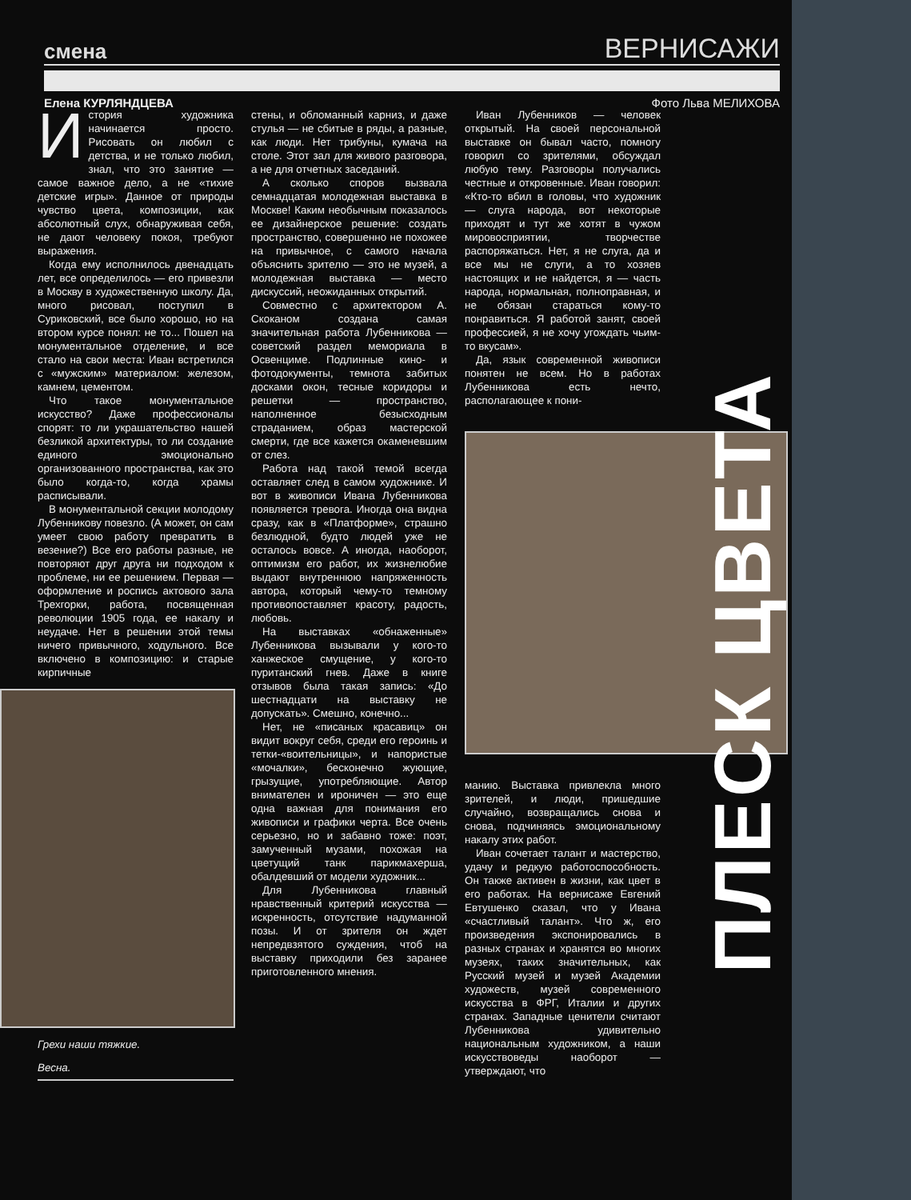смена ВЕРНИСАЖИ
Елена КУРЛЯНДЦЕВА Фото Льва МЕЛИХОВА
История художника начинается просто. Рисовать он любил с детства, и не только любил, знал, что это занятие — самое важное дело, а не «тихие детские игры». Данное от природы чувство цвета, композиции, как абсолютный слух, обнаруживая себя, не дают человеку покоя, требуют выражения.
Когда ему исполнилось двенадцать лет, все определилось — его привезли в Москву в художественную школу. Да, много рисовал, поступил в Суриковский, все было хорошо, но на втором курсе понял: не то... Пошел на монументальное отделение, и все стало на свои места: Иван встретился с «мужским» материалом: железом, камнем, цементом.
Что такое монументальное искусство? Даже профессионалы спорят: то ли украшательство нашей безликой архитектуры, то ли создание единого эмоционально организованного пространства, как это было когда-то, когда храмы расписывали.
В монументальной секции молодому Лубенникову повезло. (А может, он сам умеет свою работу превратить в везение?) Все его работы разные, не повторяют друг друга ни подходом к проблеме, ни ее решением. Первая — оформление и роспись актового зала Трехгорки, работа, посвященная революции 1905 года, ее накалу и неудаче. Нет в решении этой темы ничего привычного, ходульного. Все включено в композицию: и старые кирпичные
Грехи наши тяжкие.
Весна.
стены, и обломанный карниз, и даже стулья — не сбитые в ряды, а разные, как люди. Нет трибуны, кумача на столе. Этот зал для живого разговора, а не для отчетных заседаний.
А сколько споров вызвала семнадцатая молодежная выставка в Москве! Каким необычным показалось ее дизайнерское решение: создать пространство, совершенно не похожее на привычное, с самого начала объяснить зрителю — это не музей, а молодежная выставка — место дискуссий, неожиданных открытий.
Совместно с архитектором А. Скоканом создана самая значительная работа Лубенникова — советский раздел мемориала в Освенциме. Подлинные кино- и фотодокументы, темнота забитых досками окон, тесные коридоры и решетки — пространство, наполненное безысходным страданием, образ мастерской смерти, где все кажется окаменевшим от слез.
Работа над такой темой всегда оставляет след в самом художнике. И вот в живописи Ивана Лубенникова появляется тревога. Иногда она видна сразу, как в «Платформе», страшно безлюдной, будто людей уже не осталось вовсе. А иногда, наоборот, оптимизм его работ, их жизнелюбие выдают внутреннюю напряженность автора, который чему-то темному противопоставляет красоту, радость, любовь.
На выставках «обнаженные» Лубенникова вызывали у кого-то ханжеское смущение, у кого-то пуританский гнев. Даже в книге отзывов была такая запись: «До шестнадцати на выставку не допускать». Смешно, конечно...
Нет, не «писаных красавиц» он видит вокруг себя, среди его героинь и тетки-«воительницы», и напористые «мочалки», бесконечно жующие, грызущие, употребляющие. Автор внимателен и ироничен — это еще одна важная для понимания его живописи и графики черта. Все очень серьезно, но и забавно тоже: поэт, замученный музами, похожая на цветущий танк парикмахерша, обалдевший от модели художник...
Для Лубенникова главный нравственный критерий искусства — искренность, отсутствие надуманной позы. И от зрителя он ждет непредвзятого суждения, чтоб на выставку приходили без заранее приготовленного мнения.
Иван Лубенников — человек открытый. На своей персональной выставке он бывал часто, помногу говорил со зрителями, обсуждал любую тему. Разговоры получались честные и откровенные. Иван говорил: «Кто-то вбил в головы, что художник — слуга народа, вот некоторые приходят и тут же хотят в чужом мировосприятии, творчестве распоряжаться. Нет, я не слуга, да и все мы не слуги, а то хозяев настоящих и не найдется, я — часть народа, нормальная, полноправная, и не обязан стараться кому-то понравиться. Я работой занят, своей профессией, я не хочу угождать чьим-то вкусам».
Да, язык современной живописи понятен не всем. Но в работах Лубенникова есть нечто, располагающее к пони-
манию. Выставка привлекла много зрителей, и люди, пришедшие случайно, возвращались снова и снова, подчиняясь эмоциональному накалу этих работ.
Иван сочетает талант и мастерство, удачу и редкую работоспособность. Он также активен в жизни, как цвет в его работах. На вернисаже Евгений Евтушенко сказал, что у Ивана «счастливый талант». Что ж, его произведения экспонировались в разных странах и хранятся во многих музеях, таких значительных, как Русский музей и музей Академии художеств, музей современного искусства в ФРГ, Италии и других странах. Западные ценители считают Лубенникова удивительно национальным художником, а наши искусствоведы наоборот — утверждают, что
ПЛЕСК ЦВЕТА